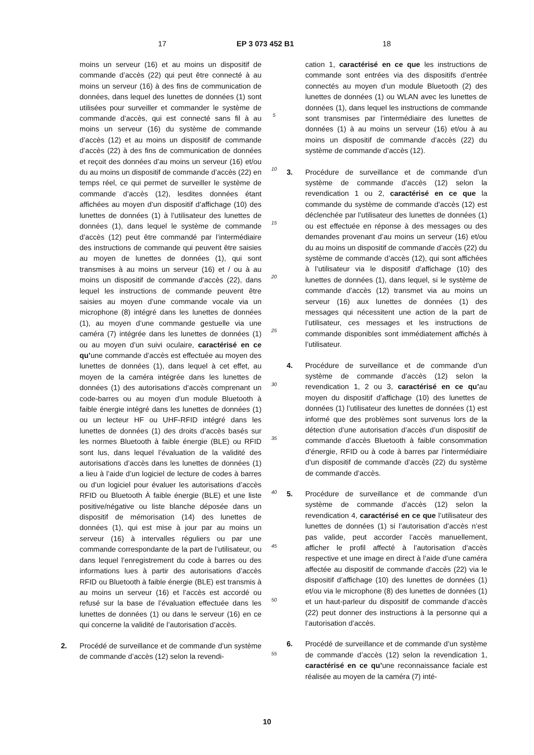17 EP 3 073 452 B1 18
moins un serveur (16) et au moins un dispositif de commande d’accès (22) qui peut être connecté à au moins un serveur (16) à des fins de communication de données, dans lequel des lunettes de données (1) sont utilisées pour surveiller et commander le système de commande d’accès, qui est connecté sans fil à au moins un serveur (16) du système de commande d’accès (12) et au moins un dispositif de commande d’accès (22) à des fins de communication de données et reçoit des données d’au moins un serveur (16) et/ou du au moins un dispositif de commande d’accès (22) en temps réel, ce qui permet de surveiller le système de commande d’accès (12), lesdites données étant affichées au moyen d’un dispositif d’affichage (10) des lunettes de données (1) à l’utilisateur des lunettes de données (1), dans lequel le système de commande d’accès (12) peut être commandé par l’intermédiaire des instructions de commande qui peuvent être saisies au moyen de lunettes de données (1), qui sont transmises à au moins un serveur (16) et / ou à au moins un dispositif de commande d’accès (22), dans lequel les instructions de commande peuvent être saisies au moyen d’une commande vocale via un microphone (8) intégré dans les lunettes de données (1), au moyen d’une commande gestuelle via une caméra (7) intégrée dans les lunettes de données (1) ou au moyen d’un suivi oculaire, caractérisé en ce qu’une commande d’accès est effectuée au moyen des lunettes de données (1), dans lequel à cet effet, au moyen de la caméra intégrée dans les lunettes de données (1) des autorisations d’accès comprenant un code-barres ou au moyen d’un module Bluetooth à faible énergie intégré dans les lunettes de données (1) ou un lecteur HF ou UHF-RFID intégré dans les lunettes de données (1) des droits d’accès basés sur les normes Bluetooth à faible énergie (BLE) ou RFID sont lus, dans lequel l’évaluation de la validité des autorisations d’accès dans les lunettes de données (1) a lieu à l’aide d’un logiciel de lecture de codes à barres ou d’un logiciel pour évaluer les autorisations d’accès RFID ou Bluetooth À faible énergie (BLE) et une liste positive/négative ou liste blanche déposée dans un dispositif de mémorisation (14) des lunettes de données (1), qui est mise à jour par au moins un serveur (16) à intervalles réguliers ou par une commande correspondante de la part de l’utilisateur, ou dans lequel l’enregistrement du code à barres ou des informations lues à partir des autorisations d’accès RFID ou Bluetooth à faible énergie (BLE) est transmis à au moins un serveur (16) et l’accès est accordé ou refusé sur la base de l’évaluation effectuée dans les lunettes de données (1) ou dans le serveur (16) en ce qui concerne la validité de l’autorisation d’accès.
2. Procédé de surveillance et de commande d’un système de commande d’accès (12) selon la revendi-
5
10
15
20
25
30
35
40
45
50
55
cation 1, caractérisé en ce que les instructions de commande sont entrées via des dispositifs d’entrée connectés au moyen d’un module Bluetooth (2) des lunettes de données (1) ou WLAN avec les lunettes de données (1), dans lequel les instructions de commande sont transmises par l’intermédiaire des lunettes de données (1) à au moins un serveur (16) et/ou à au moins un dispositif de commande d’accès (22) du système de commande d’accès (12).
3. Procédure de surveillance et de commande d’un système de commande d’accès (12) selon la revendication 1 ou 2, caractérisé en ce que la commande du système de commande d’accès (12) est déclenchée par l’utilisateur des lunettes de données (1) ou est effectuée en réponse à des messages ou des demandes provenant d’au moins un serveur (16) et/ou du au moins un dispositif de commande d’accès (22) du système de commande d’accès (12), qui sont affichées à l’utilisateur via le dispositif d’affichage (10) des lunettes de données (1), dans lequel, si le système de commande d’accès (12) transmet via au moins un serveur (16) aux lunettes de données (1) des messages qui nécessitent une action de la part de l’utilisateur, ces messages et les instructions de commande disponibles sont immédiatement affichés à l’utilisateur.
4. Procédure de surveillance et de commande d’un système de commande d’accès (12) selon la revendication 1, 2 ou 3, caractérisé en ce qu’au moyen du dispositif d’affichage (10) des lunettes de données (1) l’utilisateur des lunettes de données (1) est informé que des problèmes sont survenus lors de la détection d’une autorisation d’accès d’un dispositif de commande d’accès Bluetooth à faible consommation d’énergie, RFID ou à code à barres par l’intermédiaire d’un dispositif de commande d’accès (22) du système de commande d’accès.
5. Procédure de surveillance et de commande d’un système de commande d’accès (12) selon la revendication 4, caractérisé en ce que l’utilisateur des lunettes de données (1) si l’autorisation d’accès n’est pas valide, peut accorder l’accès manuellement, afficher le profil affecté à l’autorisation d’accès respective et une image en direct à l’aide d’une caméra affectée au dispositif de commande d’accès (22) via le dispositif d’affichage (10) des lunettes de données (1) et/ou via le microphone (8) des lunettes de données (1) et un haut-parleur du dispositif de commande d’accès (22) peut donner des instructions à la personne qui a l’autorisation d’accès.
6. Procédé de surveillance et de commande d’un système de commande d’accès (12) selon la revendication 1, caractérisé en ce qu’une reconnaissance faciale est réalisée au moyen de la caméra (7) inté-
10